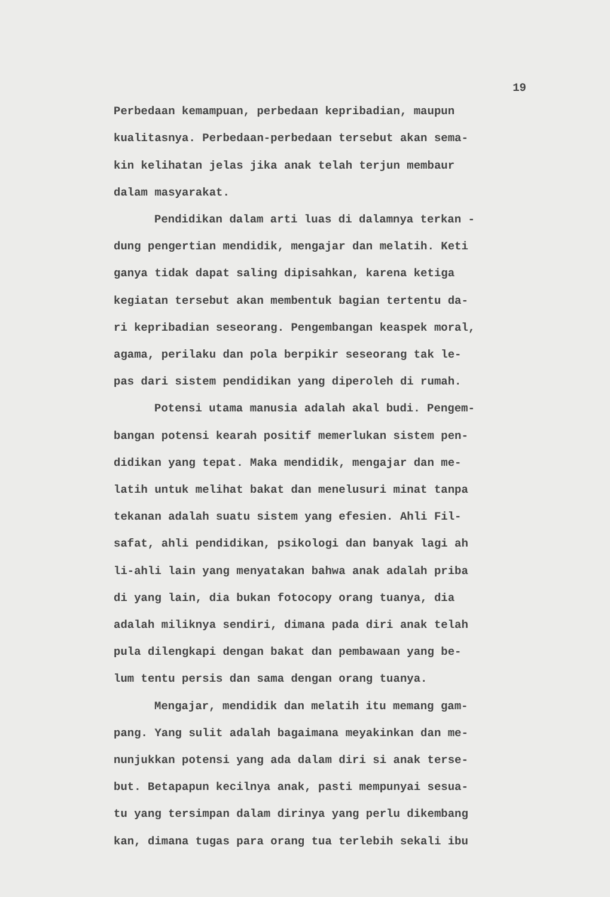19
Perbedaan kemampuan, perbedaan kepribadian, maupun
kualitasnya. Perbedaan-perbedaan tersebut akan sema-
kin kelihatan jelas jika anak telah terjun membaur
dalam masyarakat.
Pendidikan dalam arti luas di dalamnya terkan -
dung pengertian mendidik, mengajar dan melatih. Keti
ganya tidak dapat saling dipisahkan, karena ketiga
kegiatan tersebut akan membentuk bagian tertentu da-
ri kepribadian seseorang. Pengembangan keaspek moral,
agama, perilaku dan pola berpikir seseorang tak le-
pas dari sistem pendidikan yang diperoleh di rumah.
Potensi utama manusia adalah akal budi. Pengem-
bangan potensi kearah positif memerlukan sistem pen-
didikan yang tepat. Maka mendidik, mengajar dan me-
latih untuk melihat bakat dan menelusuri minat tanpa
tekanan adalah suatu sistem yang efesien. Ahli Fil-
safat, ahli pendidikan, psikologi dan banyak lagi ah
li-ahli lain yang menyatakan bahwa anak adalah priba
di yang lain, dia bukan fotocopy orang tuanya, dia
adalah miliknya sendiri, dimana pada diri anak telah
pula dilengkapi dengan bakat dan pembawaan yang be-
lum tentu persis dan sama dengan orang tuanya.
Mengajar, mendidik dan melatih itu memang gam-
pang. Yang sulit adalah bagaimana meyakinkan dan me-
nunjukkan potensi yang ada dalam diri si anak terse-
but. Betapapun kecilnya anak, pasti mempunyai sesua-
tu yang tersimpan dalam dirinya yang perlu dikembang
kan, dimana tugas para orang tua terlebih sekali ibu